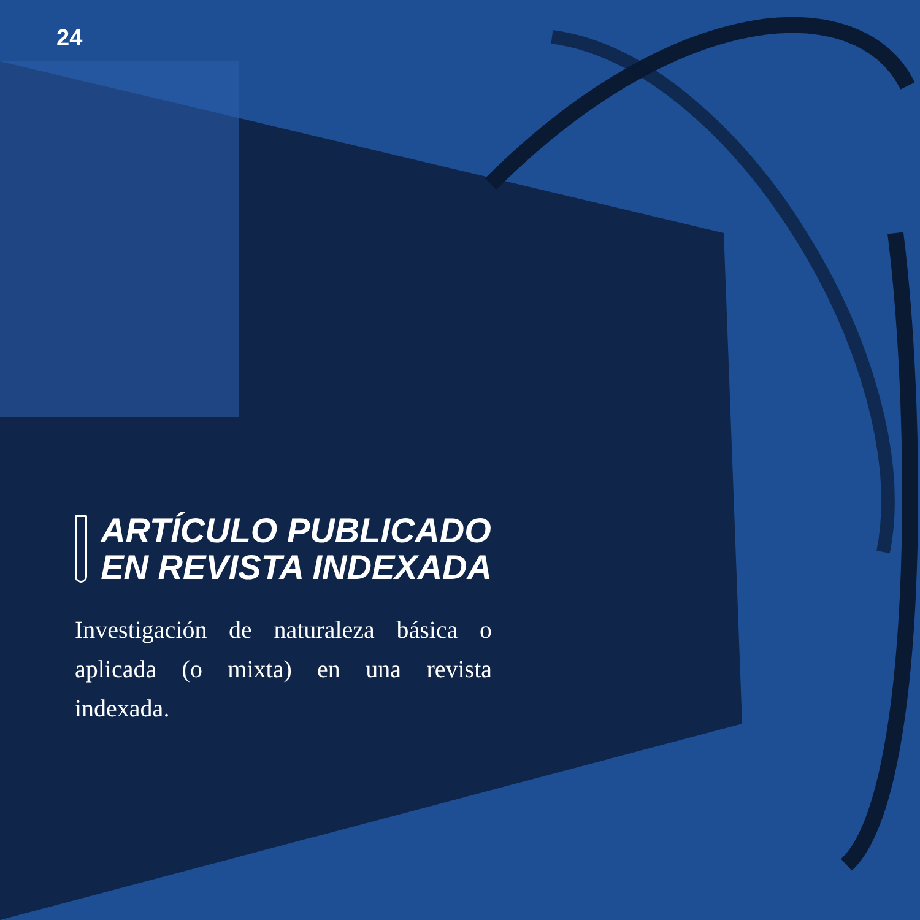24
ARTÍCULO PUBLICADO
EN REVISTA INDEXADA
Investigación de naturaleza básica o aplicada (o mixta) en una revista indexada.